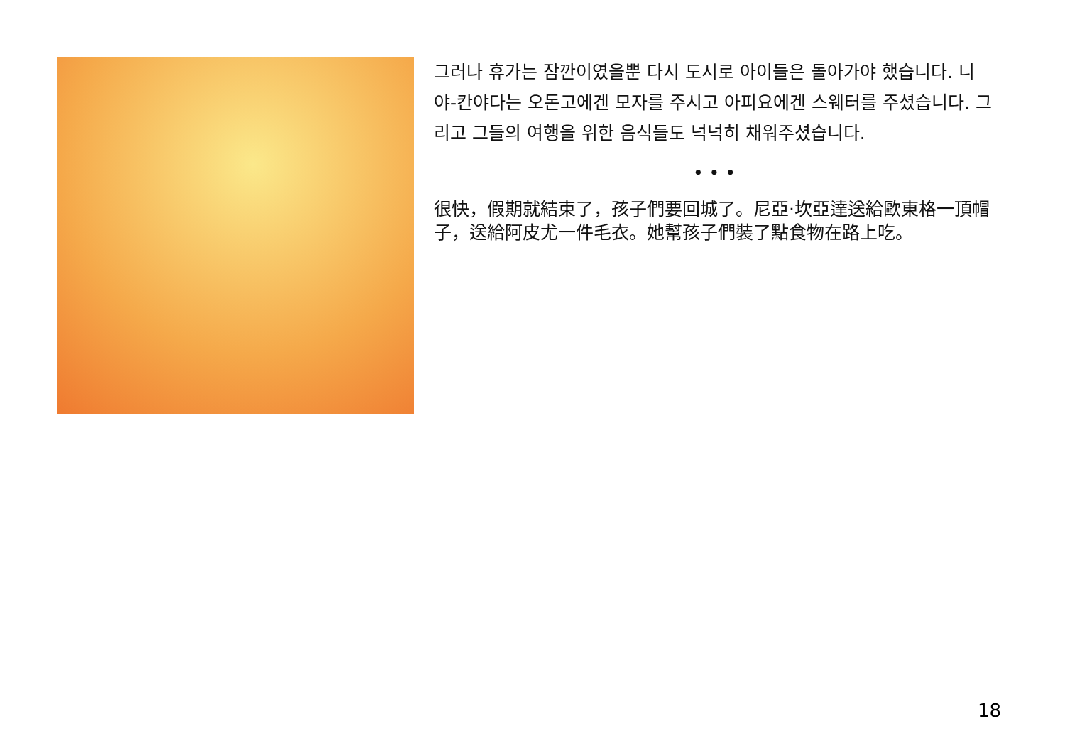그러나 휴가는 잠깐이였을뿐 다시 도시로 아이들은 돌아가야 했습니다. 니야-칸야다는 오돈고에겐 모자를 주시고 아피요에겐 스웨터를 주셨습니다. 그리고 그들의 여행을 위한 음식들도 넉넉히 채워주셨습니다.
• • •
很快，假期就結束了，孩子們要回城了。尼亞·坎亞達送給歐東格一頂帽子，送給阿皮尤一件毛衣。她幫孩子們裝了點食物在路上吃。
18